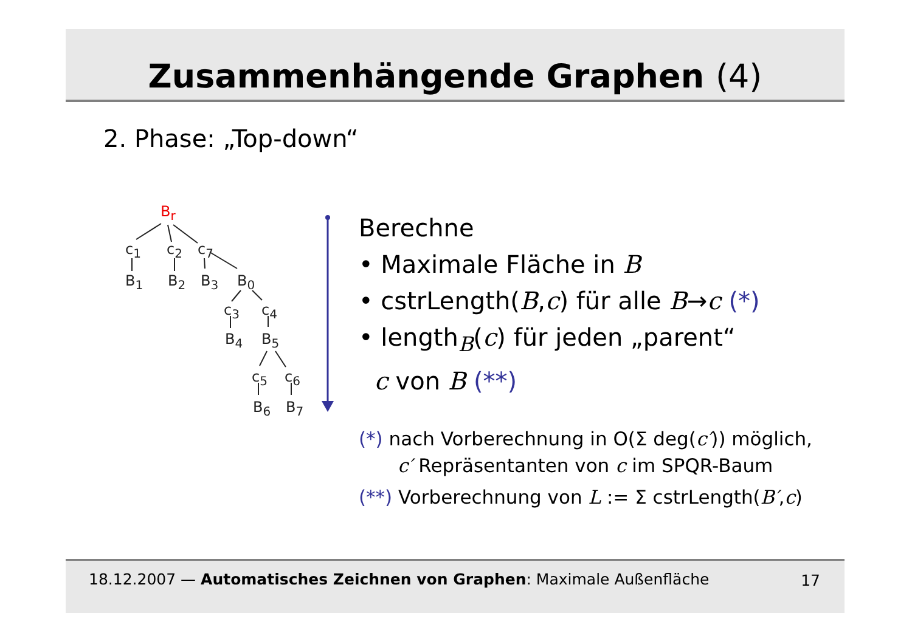Zusammenhängende Graphen (4)
2. Phase: „Top-down“
B<sub>r</sub>
c<sub>1</sub> c<sub>2</sub> c<sub>7</sub>
B<sub>1</sub> B<sub>2</sub> B<sub>3</sub> B<sub>0</sub>
c<sub>3</sub> c<sub>4</sub>
B<sub>4</sub> B<sub>5</sub>
c<sub>5</sub> c<sub>6</sub>
B<sub>6</sub> B<sub>7</sub>
Berechne
• Maximale Fläche in B
• cstrLength(B,c) für alle B→c (*)
• length<sub>B</sub>(c) für jeden „parent“
c von B (**)
(*) nach Vorberechnung in O(Σ deg(c′)) möglich,
c′ Repräsentanten von c im SPQR-Baum
(**) Vorberechnung von L := Σ cstrLength(B′,c)
18.12.2007 — Automatisches Zeichnen von Graphen: Maximale Außenfläche 17